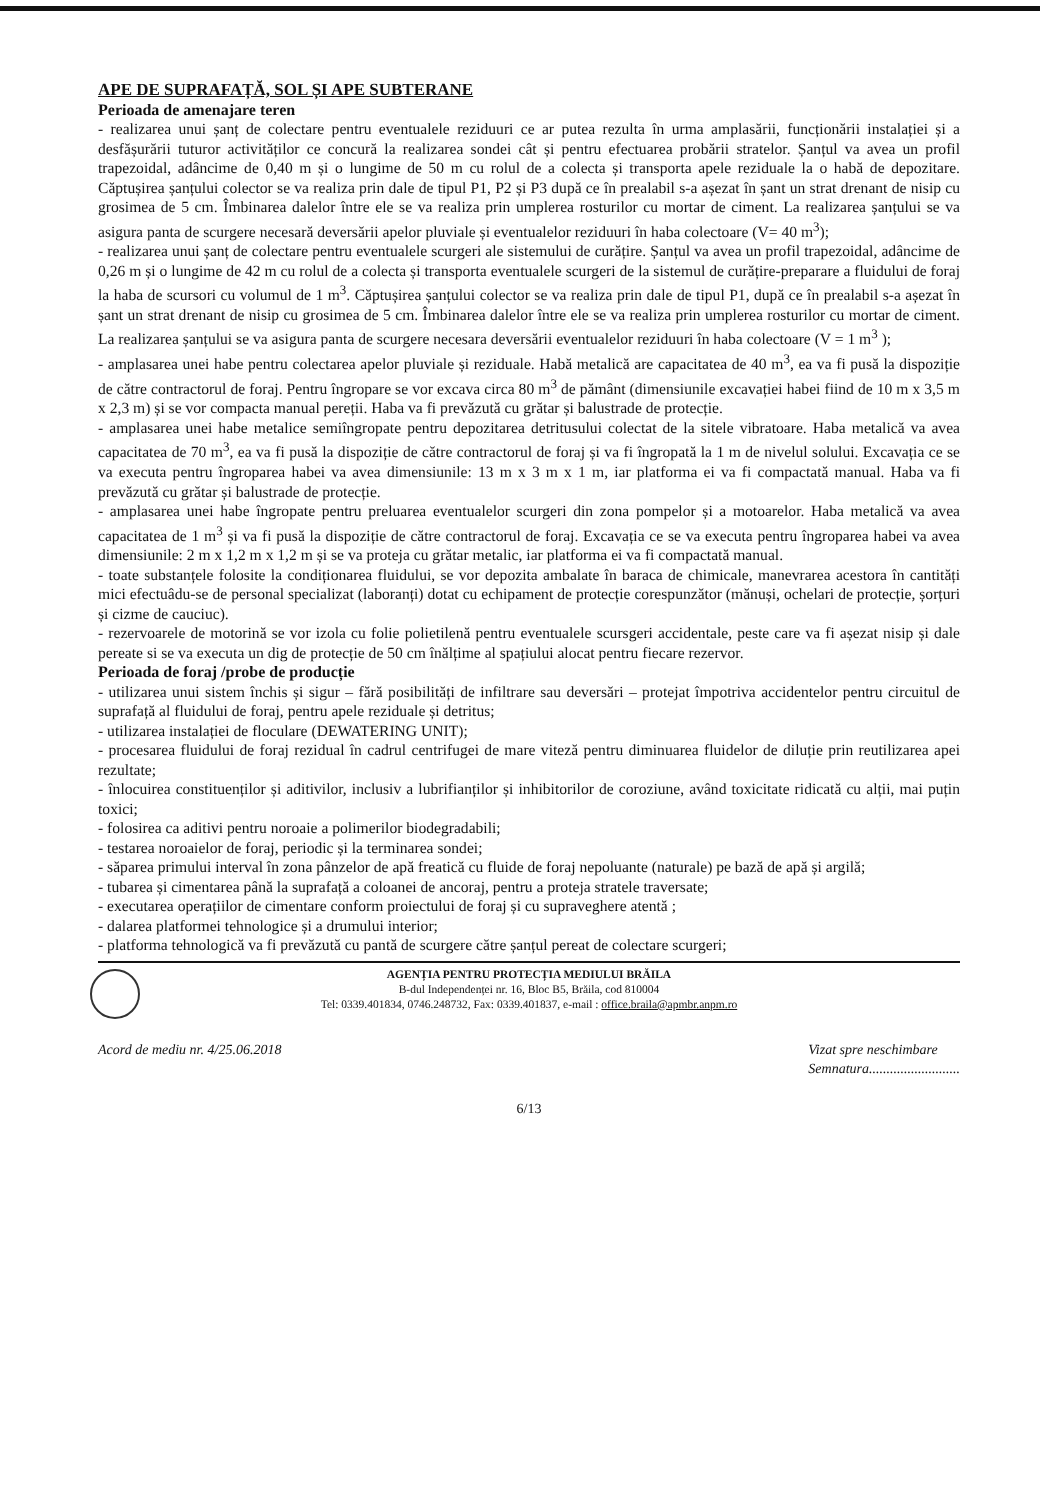APE DE SUPRAFAȚĂ, SOL ȘI APE SUBTERANE
Perioada de amenajare teren
- realizarea unui șanț de colectare pentru eventualele reziduuri ce ar putea rezulta în urma amplasării, funcționării instalației și a desfășurării tuturor activităților ce concură la realizarea sondei cât și pentru efectuarea probării stratelor. Șanțul va avea un profil trapezoidal, adâncime de 0,40 m și o lungime de 50 m cu rolul de a colecta și transporta apele reziduale la o habă de depozitare. Căptușirea șanțului colector se va realiza prin dale de tipul P1, P2 și P3 după ce în prealabil s-a așezat în șant un strat drenant de nisip cu grosimea de 5 cm. Îmbinarea dalelor între ele se va realiza prin umplerea rosturilor cu mortar de ciment. La realizarea șanțului se va asigura panta de scurgere necesară deversării apelor pluviale și eventualelor reziduuri în haba colectoare (V= 40 m<sup>3</sup>);
- realizarea unui șanț de colectare pentru eventualele scurgeri ale sistemului de curățire. Șanțul va avea un profil trapezoidal, adâncime de 0,26 m și o lungime de 42 m cu rolul de a colecta și transporta eventualele scurgeri de la sistemul de curățire-preparare a fluidului de foraj la haba de scursori cu volumul de 1 m<sup>3</sup>. Căptușirea șanțului colector se va realiza prin dale de tipul P1, după ce în prealabil s-a așezat în șant un strat drenant de nisip cu grosimea de 5 cm. Îmbinarea dalelor între ele se va realiza prin umplerea rosturilor cu mortar de ciment. La realizarea șanțului se va asigura panta de scurgere necesara deversării eventualelor reziduuri în haba colectoare (V = 1 m<sup>3</sup> );
- amplasarea unei habe pentru colectarea apelor pluviale și reziduale. Habă metalică are capacitatea de 40 m<sup>3</sup>, ea va fi pusă la dispoziție de către contractorul de foraj. Pentru îngropare se vor excava circa 80 m<sup>3</sup> de pământ (dimensiunile excavației habei fiind de 10 m x 3,5 m x 2,3 m) și se vor compacta manual pereții. Haba va fi prevăzută cu grătar și balustrade de protecție.
- amplasarea unei habe metalice semiîngropate pentru depozitarea detritusului colectat de la sitele vibratoare. Haba metalică va avea capacitatea de 70 m<sup>3</sup>, ea va fi pusă la dispoziție de către contractorul de foraj și va fi îngropată la 1 m de nivelul solului. Excavația ce se va executa pentru îngroparea habei va avea dimensiunile: 13 m x 3 m x 1 m, iar platforma ei va fi compactată manual. Haba va fi prevăzută cu grătar și balustrade de protecție.
- amplasarea unei habe îngropate pentru preluarea eventualelor scurgeri din zona pompelor și a motoarelor. Haba metalică va avea capacitatea de 1 m<sup>3</sup> și va fi pusă la dispoziție de către contractorul de foraj. Excavația ce se va executa pentru îngroparea habei va avea dimensiunile: 2 m x 1,2 m x 1,2 m și se va proteja cu grătar metalic, iar platforma ei va fi compactată manual.
- toate substanțele folosite la condiționarea fluidului, se vor depozita ambalate în baraca de chimicale, manevrarea acestora în cantități mici efectuâdu-se de personal specializat (laboranți) dotat cu echipament de protecție corespunzător (mănuși, ochelari de protecție, șorțuri și cizme de cauciuc).
- rezervoarele de motorină se vor izola cu folie polietilenă pentru eventualele scursgeri accidentale, peste care va fi așezat nisip și dale pereate si se va executa un dig de protecție de 50 cm înălțime al spațiului alocat pentru fiecare rezervor.
Perioada de foraj /probe de producție
- utilizarea unui sistem închis și sigur – fără posibilități de infiltrare sau deversări – protejat împotriva accidentelor pentru circuitul de suprafață al fluidului de foraj, pentru apele reziduale și detritus;
- utilizarea instalației de floculare (DEWATERING UNIT);
- procesarea fluidului de foraj rezidual în cadrul centrifugei de mare viteză pentru diminuarea fluidelor de diluție prin reutilizarea apei rezultate;
- înlocuirea constituenților și aditivilor, inclusiv a lubrifianților și inhibitorilor de coroziune, având toxicitate ridicată cu alții, mai puțin toxici;
- folosirea ca aditivi pentru noroaie a polimerilor biodegradabili;
- testarea noroaielor de foraj, periodic și la terminarea sondei;
- săparea primului interval în zona pânzelor de apă freatică cu fluide de foraj nepoluante (naturale) pe bază de apă și argilă;
- tubarea și cimentarea până la suprafață a coloanei de ancoraj, pentru a proteja stratele traversate;
- executarea operațiilor de cimentare conform proiectului de foraj și cu supraveghere atentă ;
- dalarea platformei tehnologice și a drumului interior;
- platforma tehnologică va fi prevăzută cu pantă de scurgere către șanțul pereat de colectare scurgeri;
AGENȚIA PENTRU PROTECȚIA MEDIULUI BRĂILA
B-dul Independenței nr. 16, Bloc B5, Brăila, cod 810004
Tel: 0339.401834, 0746.248732, Fax: 0339.401837, e-mail : office.braila@apmbr.anpm.ro
Acord de mediu nr. 4/25.06.2018 Vizat spre neschimbare
Semnatura..........................
6/13